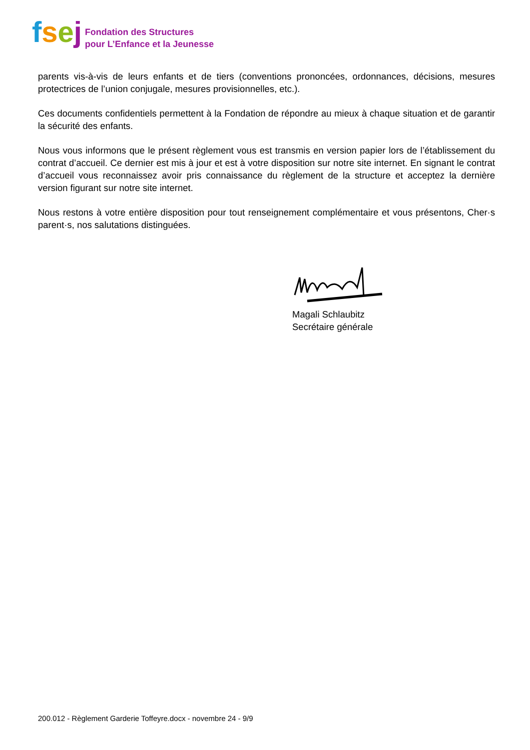fsej
Fondation des Structures
pour L’Enfance et la Jeunesse
parents vis-à-vis de leurs enfants et de tiers (conventions prononcées, ordonnances, décisions, mesures protectrices de l’union conjugale, mesures provisionnelles, etc.).
Ces documents confidentiels permettent à la Fondation de répondre au mieux à chaque situation et de garantir la sécurité des enfants.
Nous vous informons que le présent règlement vous est transmis en version papier lors de l’établissement du contrat d’accueil. Ce dernier est mis à jour et est à votre disposition sur notre site internet. En signant le contrat d’accueil vous reconnaissez avoir pris connaissance du règlement de la structure et acceptez la dernière version figurant sur notre site internet.
Nous restons à votre entière disposition pour tout renseignement complémentaire et vous présentons, Cher·s parent·s, nos salutations distinguées.
Magali Schlaubitz
Secrétaire générale
200.012 - Règlement Garderie Toffeyre.docx - novembre 24 - 9/9